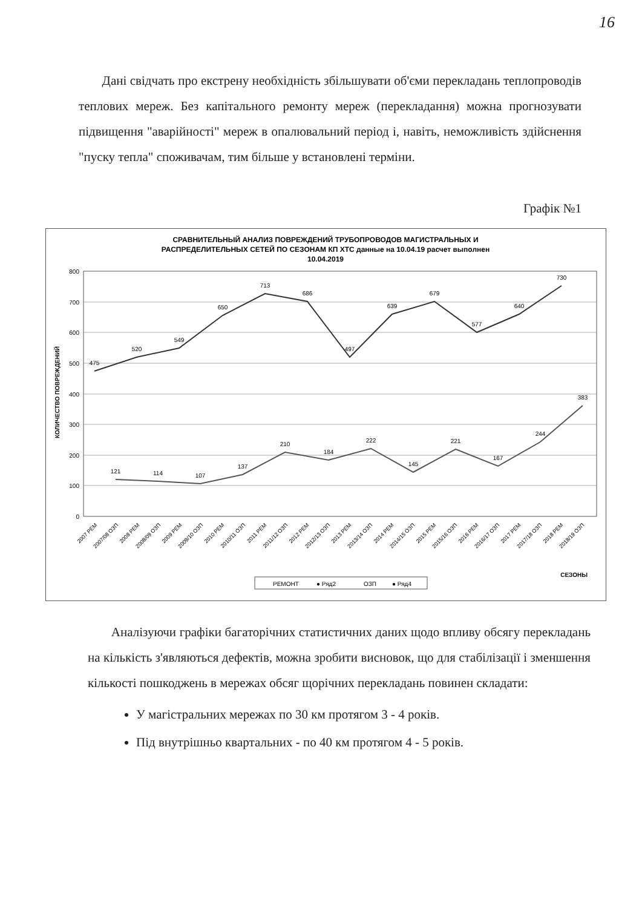16
Дані свідчать про екстрену необхідність збільшувати об'єми перекладань теплопроводів теплових мереж. Без капітального ремонту мереж (перекладання) можна прогнозувати підвищення "аварійності" мереж в опалювальний період і, навіть, неможливість здійснення "пуску тепла" споживачам, тим більше у встановлені терміни.
Графік №1
СРАВНИТЕЛЬНЫЙ АНАЛИЗ ПОВРЕЖДЕНИЙ ТРУБОПРОВОДОВ МАГИСТРАЛЬНЫХ И
РАСПРЕДЕЛИТЕЛЬНЫХ СЕТЕЙ ПО СЕЗОНАМ КП ХТС данные на 10.04.19 расчет выполнен
10.04.2019
800
700
600
500
400
300
200
100
0
КОЛИЧЕСТВО ПОВРЕЖДЕНИЙ
475
520
549
650
713
686
497
639
679
577
640
730
121
114
107
137
210
184
222
145
221
167
244
383
2007 РЕМ
2007/08 ОЗП
2008 РЕМ
2008/09 ОЗП
2009 РЕМ
2009/10 ОЗП
2010 РЕМ
2010/11 ОЗП
2011 РЕМ
2011/12 ОЗП
2012 РЕМ
2012/13 ОЗП
2013 РЕМ
2013/14 ОЗП
2014 РЕМ
2014/15 ОЗП
2015 РЕМ
2015/16 ОЗП
2016 РЕМ
2016/17 ОЗП
2017 РЕМ
2017/18 ОЗП
2018 РЕМ
2018/19 ОЗП
СЕЗОНЫ
РЕМОНТ
● Ряд2
ОЗП
● Ряд4
Аналізуючи графіки багаторічних статистичних даних щодо впливу обсягу перекладань на кількість з'являються дефектів, можна зробити висновок, що для стабілізації і зменшення кількості пошкоджень в мережах обсяг щорічних перекладань повинен складати:
У магістральних мережах по 30 км протягом 3 - 4 років.
Під внутрішньо квартальних - по 40 км протягом 4 - 5 років.